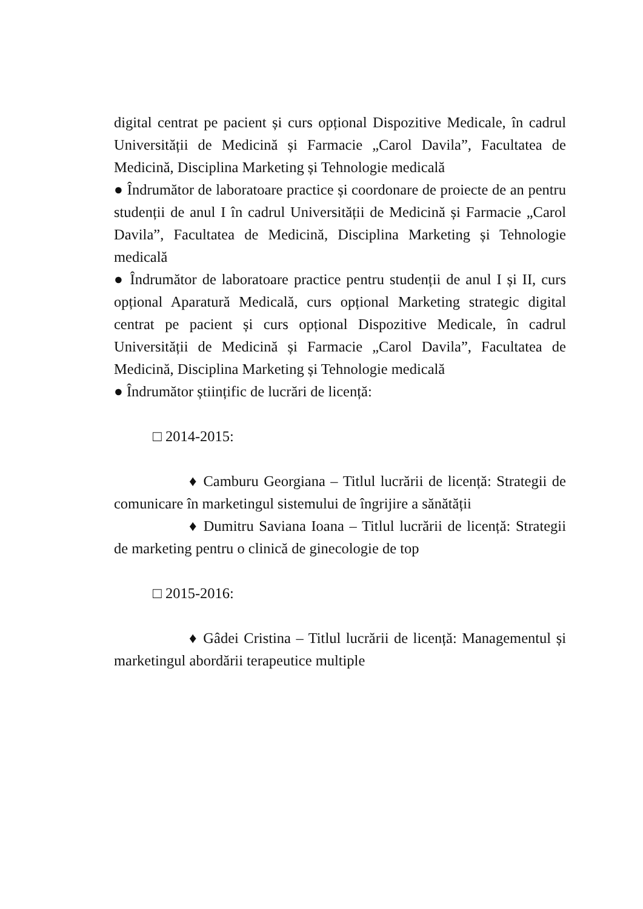digital centrat pe pacient și curs opțional Dispozitive Medicale, în cadrul Universității de Medicină și Farmacie „Carol Davila”, Facultatea de Medicină, Disciplina Marketing și Tehnologie medicală
● Îndrumător de laboratoare practice și coordonare de proiecte de an pentru studenții de anul I în cadrul Universității de Medicină și Farmacie „Carol Davila”, Facultatea de Medicină, Disciplina Marketing și Tehnologie medicală
● Îndrumător de laboratoare practice pentru studenții de anul I și II, curs opțional Aparatură Medicală, curs opțional Marketing strategic digital centrat pe pacient și curs opțional Dispozitive Medicale, în cadrul Universității de Medicină și Farmacie „Carol Davila”, Facultatea de Medicină, Disciplina Marketing și Tehnologie medicală
● Îndrumător științific de lucrări de licență:
□ 2014-2015:
♦ Camburu Georgiana – Titlul lucrării de licență: Strategii de comunicare în marketingul sistemului de îngrijire a sănătății
♦ Dumitru Saviana Ioana – Titlul lucrării de licență: Strategii de marketing pentru o clinică de ginecologie de top
□ 2015-2016:
♦ Gâdei Cristina – Titlul lucrării de licență: Managementul și marketingul abordării terapeutice multiple